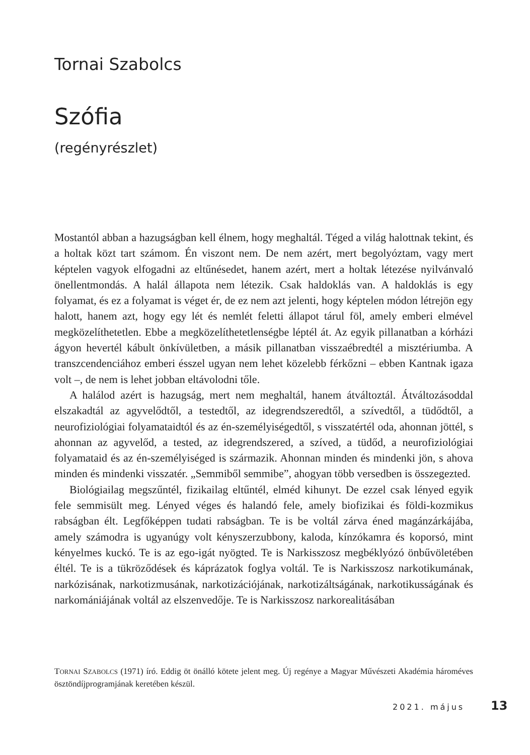Tornai Szabolcs
Szófia
(regényrészlet)
Mostantól abban a hazugságban kell élnem, hogy meghaltál. Téged a világ halottnak tekint, és a holtak közt tart számom. Én viszont nem. De nem azért, mert begolyóztam, vagy mert képtelen vagyok elfogadni az eltűnésedet, hanem azért, mert a holtak létezése nyilvánvaló önellentmondás. A halál állapota nem létezik. Csak haldoklás van. A haldoklás is egy folyamat, és ez a folyamat is véget ér, de ez nem azt jelenti, hogy képtelen módon létrejön egy halott, hanem azt, hogy egy lét és nemlét feletti állapot tárul föl, amely emberi elmével megközelíthetetlen. Ebbe a megközelíthetetlenségbe léptél át. Az egyik pillanatban a kórházi ágyon hevertél kábult önkívületben, a másik pillanatban visszaébredtél a misztériumba. A transzcendenciához emberi ésszel ugyan nem lehet közelebb férkőzni – ebben Kantnak igaza volt –, de nem is lehet jobban eltávolodni tőle.
A halálod azért is hazugság, mert nem meghaltál, hanem átváltoztál. Átváltozásoddal elszakadtál az agyvelődtől, a testedtől, az idegrendszeredtől, a szívedtől, a tüdődtől, a neurofiziológiai folyamataidtól és az én-személyiségedtől, s visszatértél oda, ahonnan jöttél, s ahonnan az agyvelőd, a tested, az idegrendszered, a szíved, a tüdőd, a neurofiziológiai folyamataid és az én-személyiséged is származik. Ahonnan minden és mindenki jön, s ahova minden és mindenki visszatér. „Semmiből semmibe”, ahogyan több versedben is összegezted.
Biológiailag megszűntél, fizikailag eltűntél, elméd kihunyt. De ezzel csak lényed egyik fele semmisült meg. Lényed véges és halandó fele, amely biofizikai és földi-kozmikus rabságban élt. Legfőképpen tudati rabságban. Te is be voltál zárva éned magánzárkájába, amely számodra is ugyanúgy volt kényszerzubbony, kaloda, kínzókamra és koporsó, mint kényelmes kuckó. Te is az ego-igát nyögted. Te is Narkisszosz megbéklyózó önbűvöletében éltél. Te is a tükröződések és káprázatok foglya voltál. Te is Narkisszosz narkotikumának, narkózisának, narkotizmusának, narkotizációjának, narkotizáltságának, narkotikusságának és narkomániájának voltál az elszenvedője. Te is Narkisszosz narkorealitásában
TORNAI SZABOLCS (1971) író. Eddig öt önálló kötete jelent meg. Új regénye a Magyar Művészeti Akadémia hároméves ösztöndíjprogramjának keretében készül.
2021. május 13